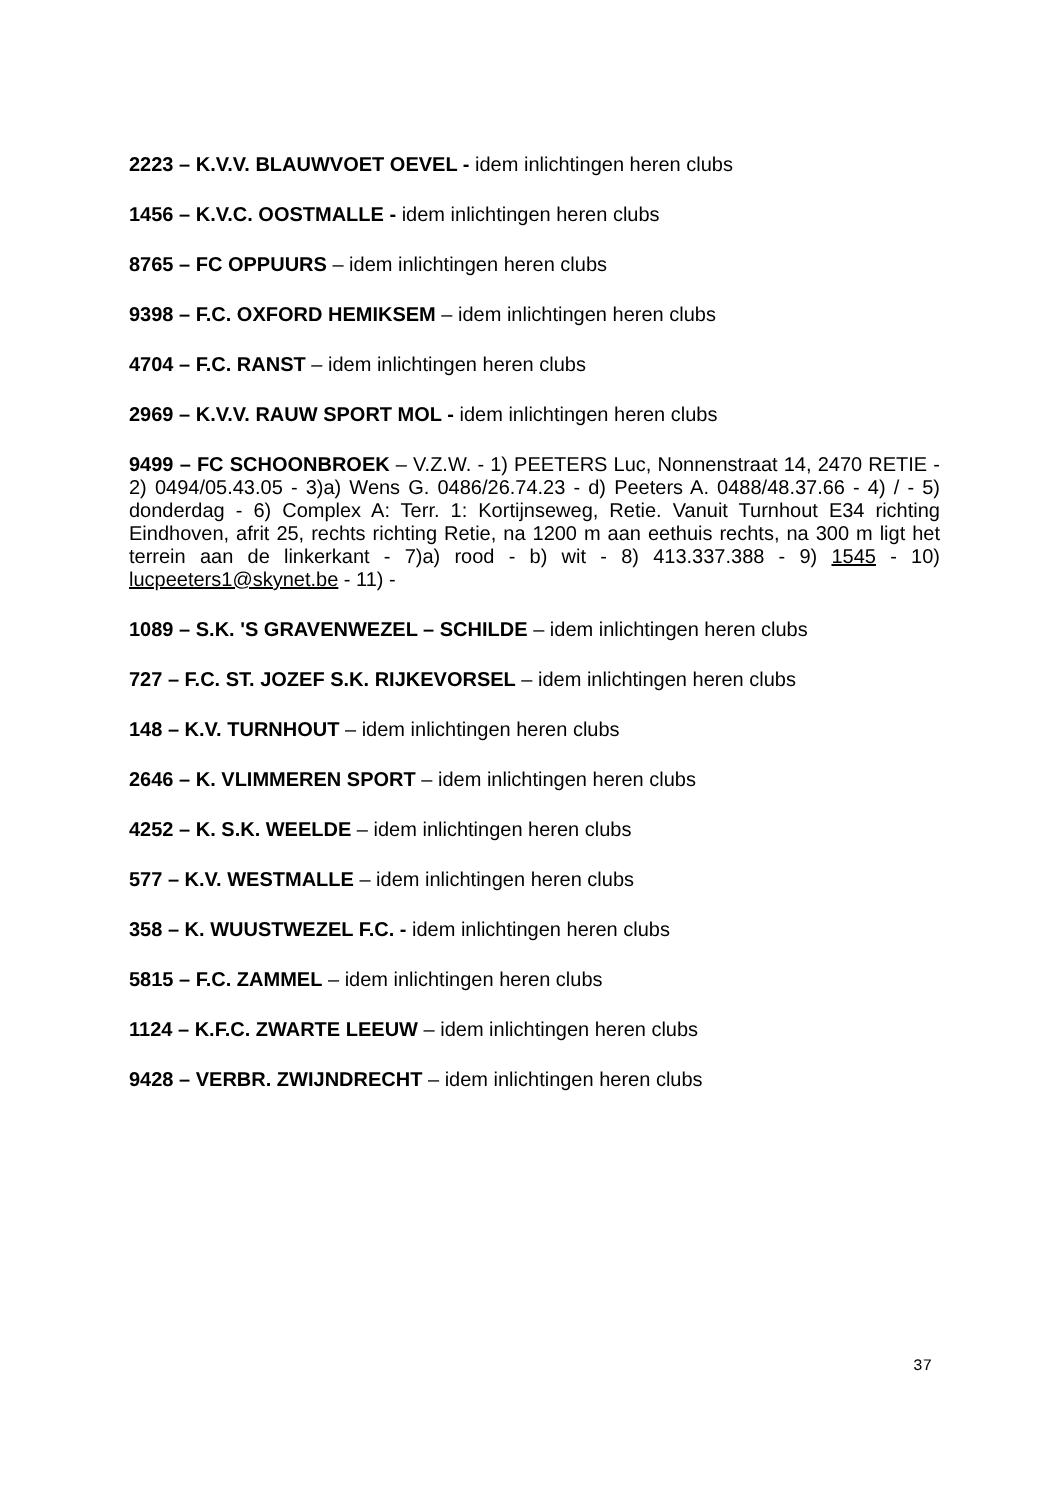2223 – K.V.V. BLAUWVOET OEVEL - idem inlichtingen heren clubs
1456 – K.V.C. OOSTMALLE - idem inlichtingen heren clubs
8765 – FC OPPUURS – idem inlichtingen heren clubs
9398 – F.C. OXFORD HEMIKSEM – idem inlichtingen heren clubs
4704 – F.C. RANST – idem inlichtingen heren clubs
2969 – K.V.V. RAUW SPORT MOL - idem inlichtingen heren clubs
9499 – FC SCHOONBROEK – V.Z.W. - 1) PEETERS Luc, Nonnenstraat 14, 2470 RETIE - 2) 0494/05.43.05 - 3)a) Wens G. 0486/26.74.23 - d) Peeters A. 0488/48.37.66 - 4) / - 5) donderdag - 6) Complex A: Terr. 1: Kortijnseweg, Retie. Vanuit Turnhout E34 richting Eindhoven, afrit 25, rechts richting Retie, na 1200 m aan eethuis rechts, na 300 m ligt het terrein aan de linkerkant - 7)a) rood - b) wit - 8) 413.337.388 - 9) 1545 - 10) lucpeeters1@skynet.be - 11) -
1089 – S.K. 'S GRAVENWEZEL – SCHILDE – idem inlichtingen heren clubs
727 – F.C. ST. JOZEF S.K. RIJKEVORSEL – idem inlichtingen heren clubs
148 – K.V. TURNHOUT – idem inlichtingen heren clubs
2646 – K. VLIMMEREN SPORT – idem inlichtingen heren clubs
4252 – K. S.K. WEELDE – idem inlichtingen heren clubs
577 – K.V. WESTMALLE – idem inlichtingen heren clubs
358 – K. WUUSTWEZEL F.C. - idem inlichtingen heren clubs
5815 – F.C. ZAMMEL – idem inlichtingen heren clubs
1124 – K.F.C. ZWARTE LEEUW – idem inlichtingen heren clubs
9428 – VERBR. ZWIJNDRECHT – idem inlichtingen heren clubs
37